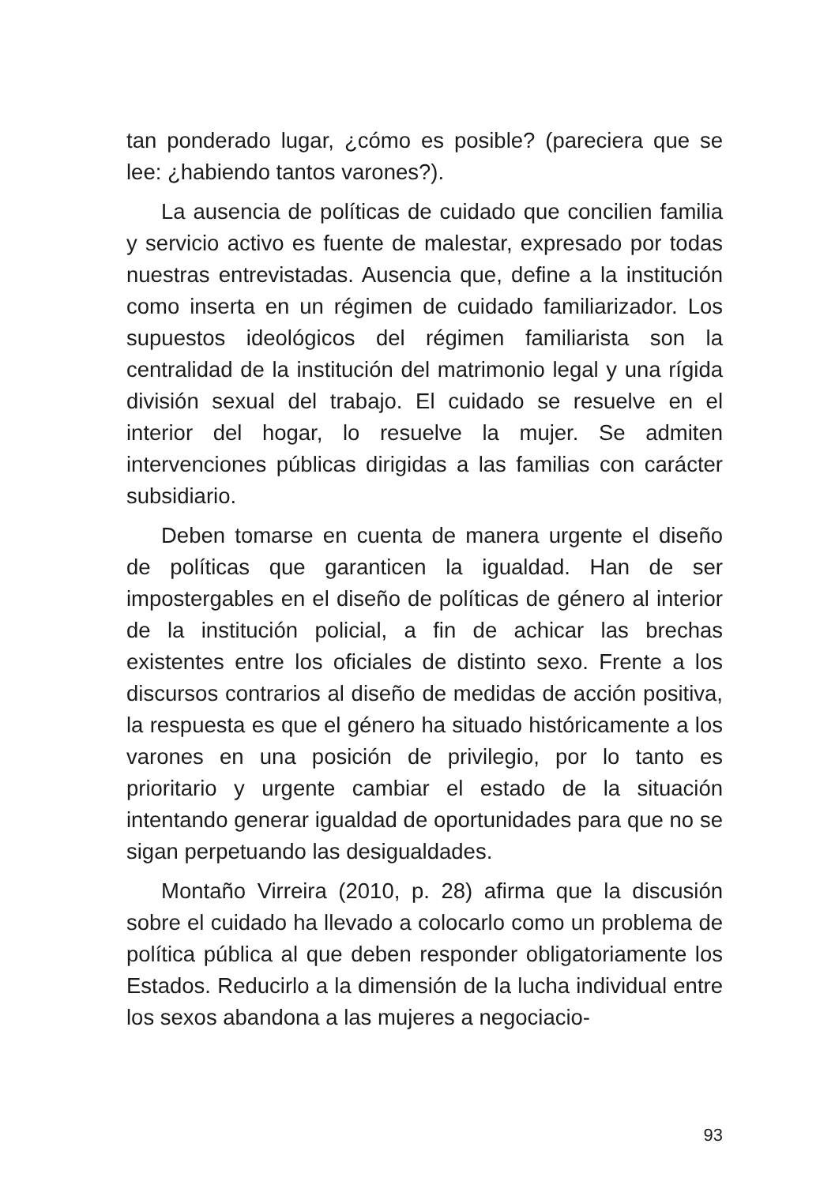tan ponderado lugar, ¿cómo es posible? (pareciera que se lee: ¿habiendo tantos varones?).
La ausencia de políticas de cuidado que concilien familia y servicio activo es fuente de malestar, expresado por todas nuestras entrevistadas. Ausencia que, define a la institución como inserta en un régimen de cuidado familiarizador. Los supuestos ideológicos del régimen familiarista son la centralidad de la institución del matrimonio legal y una rígida división sexual del trabajo. El cuidado se resuelve en el interior del hogar, lo resuelve la mujer. Se admiten intervenciones públicas dirigidas a las familias con carácter subsidiario.
Deben tomarse en cuenta de manera urgente el diseño de políticas que garanticen la igualdad. Han de ser impostergables en el diseño de políticas de género al interior de la institución policial, a fin de achicar las brechas existentes entre los oficiales de distinto sexo. Frente a los discursos contrarios al diseño de medidas de acción positiva, la respuesta es que el género ha situado históricamente a los varones en una posición de privilegio, por lo tanto es prioritario y urgente cambiar el estado de la situación intentando generar igualdad de oportunidades para que no se sigan perpetuando las desigualdades.
Montaño Virreira (2010, p. 28) afirma que la discusión sobre el cuidado ha llevado a colocarlo como un problema de política pública al que deben responder obligatoriamente los Estados. Reducirlo a la dimensión de la lucha individual entre los sexos abandona a las mujeres a negociacio-
93